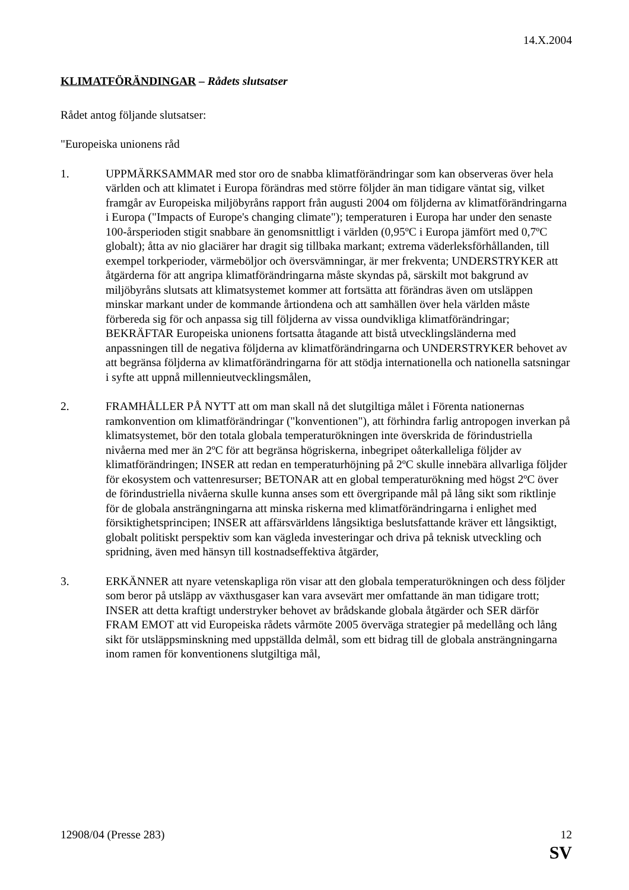14.X.2004
KLIMATFÖRÄNDINGAR – Rådets slutsatser
Rådet antog följande slutsatser:
"Europeiska unionens råd
1. UPPMÄRKSAMMAR med stor oro de snabba klimatförändringar som kan observeras över hela världen och att klimatet i Europa förändras med större följder än man tidigare väntat sig, vilket framgår av Europeiska miljöbyråns rapport från augusti 2004 om följderna av klimatförändringarna i Europa ("Impacts of Europe's changing climate"); temperaturen i Europa har under den senaste 100-årsperioden stigit snabbare än genomsnittligt i världen (0,95ºC i Europa jämfört med 0,7ºC globalt); åtta av nio glaciärer har dragit sig tillbaka markant; extrema väderleksförhållanden, till exempel torkperioder, värmeböljor och översvämningar, är mer frekventa; UNDERSTRYKER att åtgärderna för att angripa klimatförändringarna måste skyndas på, särskilt mot bakgrund av miljöbyråns slutsats att klimatsystemet kommer att fortsätta att förändras även om utsläppen minskar markant under de kommande årtiondena och att samhällen över hela världen måste förbereda sig för och anpassa sig till följderna av vissa oundvikliga klimatförändringar; BEKRÄFTAR Europeiska unionens fortsatta åtagande att bistå utvecklingsländerna med anpassningen till de negativa följderna av klimatförändringarna och UNDERSTRYKER behovet av att begränsa följderna av klimatförändringarna för att stödja internationella och nationella satsningar i syfte att uppnå millennieutvecklingsmålen,
2. FRAMHÅLLER PÅ NYTT att om man skall nå det slutgiltiga målet i Förenta nationernas ramkonvention om klimatförändringar ("konventionen"), att förhindra farlig antropogen inverkan på klimatsystemet, bör den totala globala temperaturökningen inte överskrida de förindustriella nivåerna med mer än 2ºC för att begränsa högriskerna, inbegripet oåterkalleliga följder av klimatförändringen; INSER att redan en temperaturhöjning på 2ºC skulle innebära allvarliga följder för ekosystem och vattenresurser; BETONAR att en global temperaturökning med högst 2ºC över de förindustriella nivåerna skulle kunna anses som ett övergripande mål på lång sikt som riktlinje för de globala ansträngningarna att minska riskerna med klimatförändringarna i enlighet med försiktighetsprincipen; INSER att affärsvärldens långsiktiga beslutsfattande kräver ett långsiktigt, globalt politiskt perspektiv som kan vägleda investeringar och driva på teknisk utveckling och spridning, även med hänsyn till kostnadseffektiva åtgärder,
3. ERKÄNNER att nyare vetenskapliga rön visar att den globala temperaturökningen och dess följder som beror på utsläpp av växthusgaser kan vara avsevärt mer omfattande än man tidigare trott; INSER att detta kraftigt understryker behovet av brådskande globala åtgärder och SER därför FRAM EMOT att vid Europeiska rådets vårmöte 2005 överväga strategier på medellång och lång sikt för utsläppsminskning med uppställda delmål, som ett bidrag till de globala ansträngningarna inom ramen för konventionens slutgiltiga mål,
12908/04 (Presse 283) 12
SV